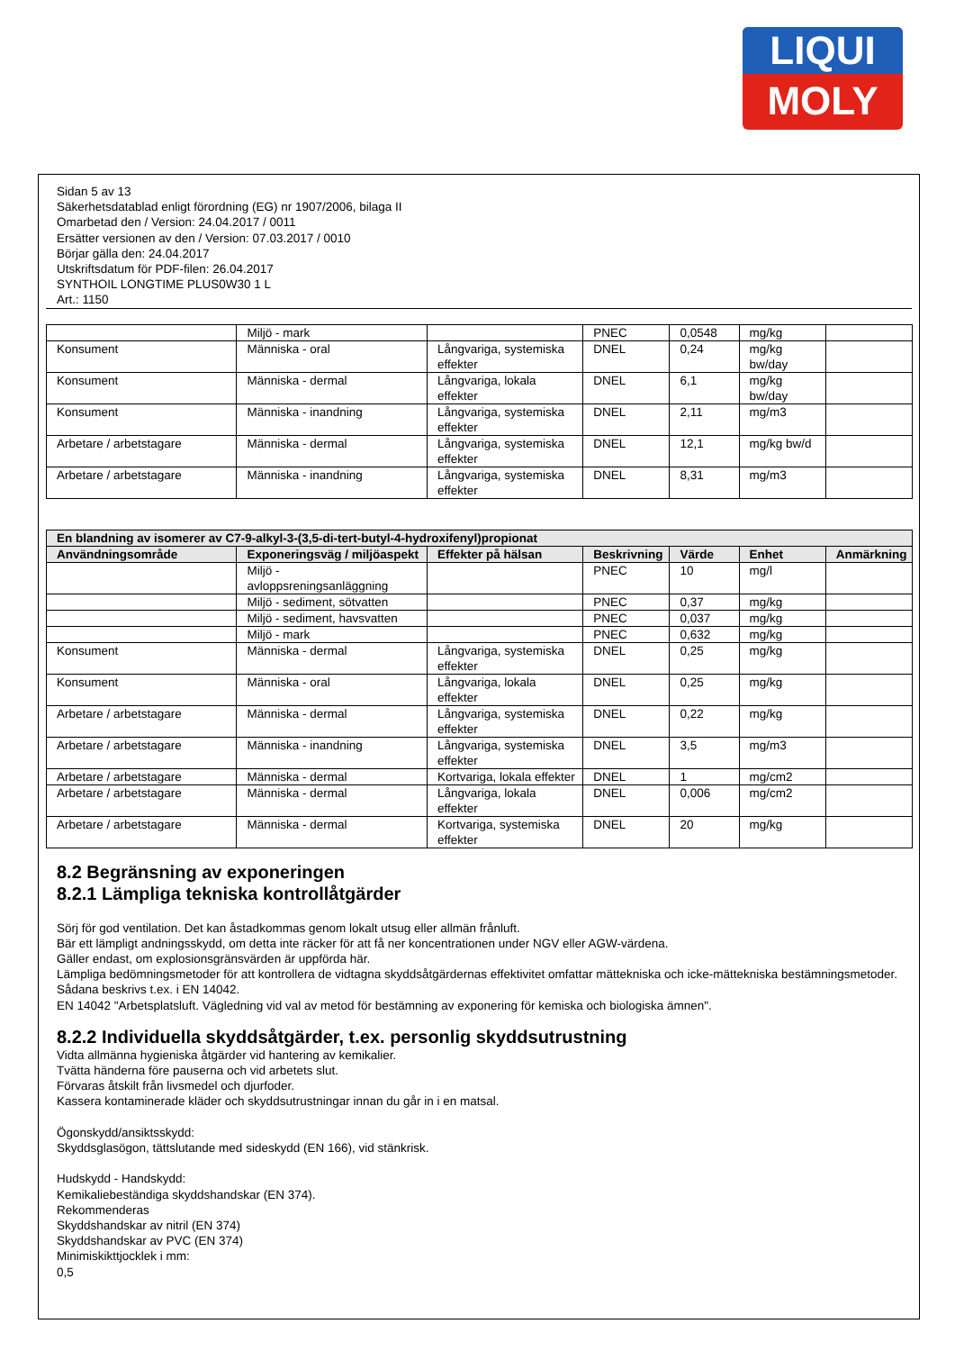LIQUI
MOLY
Sidan 5 av 13
Säkerhetsdatablad enligt förordning (EG) nr 1907/2006, bilaga II
Omarbetad den / Version: 24.04.2017 / 0011
Ersätter versionen av den / Version: 07.03.2017 / 0010
Börjar gälla den: 24.04.2017
Utskriftsdatum för PDF-filen: 26.04.2017
SYNTHOIL LONGTIME PLUS0W30 1 L
Art.: 1150
| | Miljö - mark | | PNEC | 0,0548 | mg/kg | |
| Konsument | Människa - oral | Långvariga, systemiska effekter | DNEL | 0,24 | mg/kg bw/day | |
| Konsument | Människa - dermal | Långvariga, lokala effekter | DNEL | 6,1 | mg/kg bw/day | |
| Konsument | Människa - inandning | Långvariga, systemiska effekter | DNEL | 2,11 | mg/m3 | |
| Arbetare / arbetstagare | Människa - dermal | Långvariga, systemiska effekter | DNEL | 12,1 | mg/kg bw/d | |
| Arbetare / arbetstagare | Människa - inandning | Långvariga, systemiska effekter | DNEL | 8,31 | mg/m3 | |
| En blandning av isomerer av C7-9-alkyl-3-(3,5-di-tert-butyl-4-hydroxifenyl)propionat | | | | | | |
| --- | --- | --- | --- | --- | --- | --- |
| Användningsområde | Exponeringsväg / miljöaspekt | Effekter på hälsan | Beskrivning | Värde | Enhet | Anmärkning |
| | Miljö - avloppsreningsanläggning | | PNEC | 10 | mg/l | |
| | Miljö - sediment, sötvatten | | PNEC | 0,37 | mg/kg | |
| | Miljö - sediment, havsvatten | | PNEC | 0,037 | mg/kg | |
| | Miljö - mark | | PNEC | 0,632 | mg/kg | |
| Konsument | Människa - dermal | Långvariga, systemiska effekter | DNEL | 0,25 | mg/kg | |
| Konsument | Människa - oral | Långvariga, lokala effekter | DNEL | 0,25 | mg/kg | |
| Arbetare / arbetstagare | Människa - dermal | Långvariga, systemiska effekter | DNEL | 0,22 | mg/kg | |
| Arbetare / arbetstagare | Människa - inandning | Långvariga, systemiska effekter | DNEL | 3,5 | mg/m3 | |
| Arbetare / arbetstagare | Människa - dermal | Kortvariga, lokala effekter | DNEL | 1 | mg/cm2 | |
| Arbetare / arbetstagare | Människa - dermal | Långvariga, lokala effekter | DNEL | 0,006 | mg/cm2 | |
| Arbetare / arbetstagare | Människa - dermal | Kortvariga, systemiska effekter | DNEL | 20 | mg/kg | |
8.2 Begränsning av exponeringen
8.2.1 Lämpliga tekniska kontrollåtgärder
Sörj för god ventilation. Det kan åstadkommas genom lokalt utsug eller allmän frånluft.
Bär ett lämpligt andningsskydd, om detta inte räcker för att få ner koncentrationen under NGV eller AGW-värdena.
Gäller endast, om explosionsgränsvärden är uppförda här.
Lämpliga bedömningsmetoder för att kontrollera de vidtagna skyddsåtgärdernas effektivitet omfattar mättekniska och icke-mättekniska bestämningsmetoder.
Sådana beskrivs t.ex. i EN 14042.
EN 14042 "Arbetsplatsluft. Vägledning vid val av metod för bestämning av exponering för kemiska och biologiska ämnen".
8.2.2 Individuella skyddsåtgärder, t.ex. personlig skyddsutrustning
Vidta allmänna hygieniska åtgärder vid hantering av kemikalier.
Tvätta händerna före pauserna och vid arbetets slut.
Förvaras åtskilt från livsmedel och djurfoder.
Kassera kontaminerade kläder och skyddsutrustningar innan du går in i en matsal.
Ögonskydd/ansiktsskydd:
Skyddsglasögon, tättslutande med sideskydd (EN 166), vid stänkrisk.
Hudskydd - Handskydd:
Kemikaliebeständiga skyddshandskar (EN 374).
Rekommenderas
Skyddshandskar av nitril (EN 374)
Skyddshandskar av PVC (EN 374)
Minimiskikttjocklek i mm:
0,5